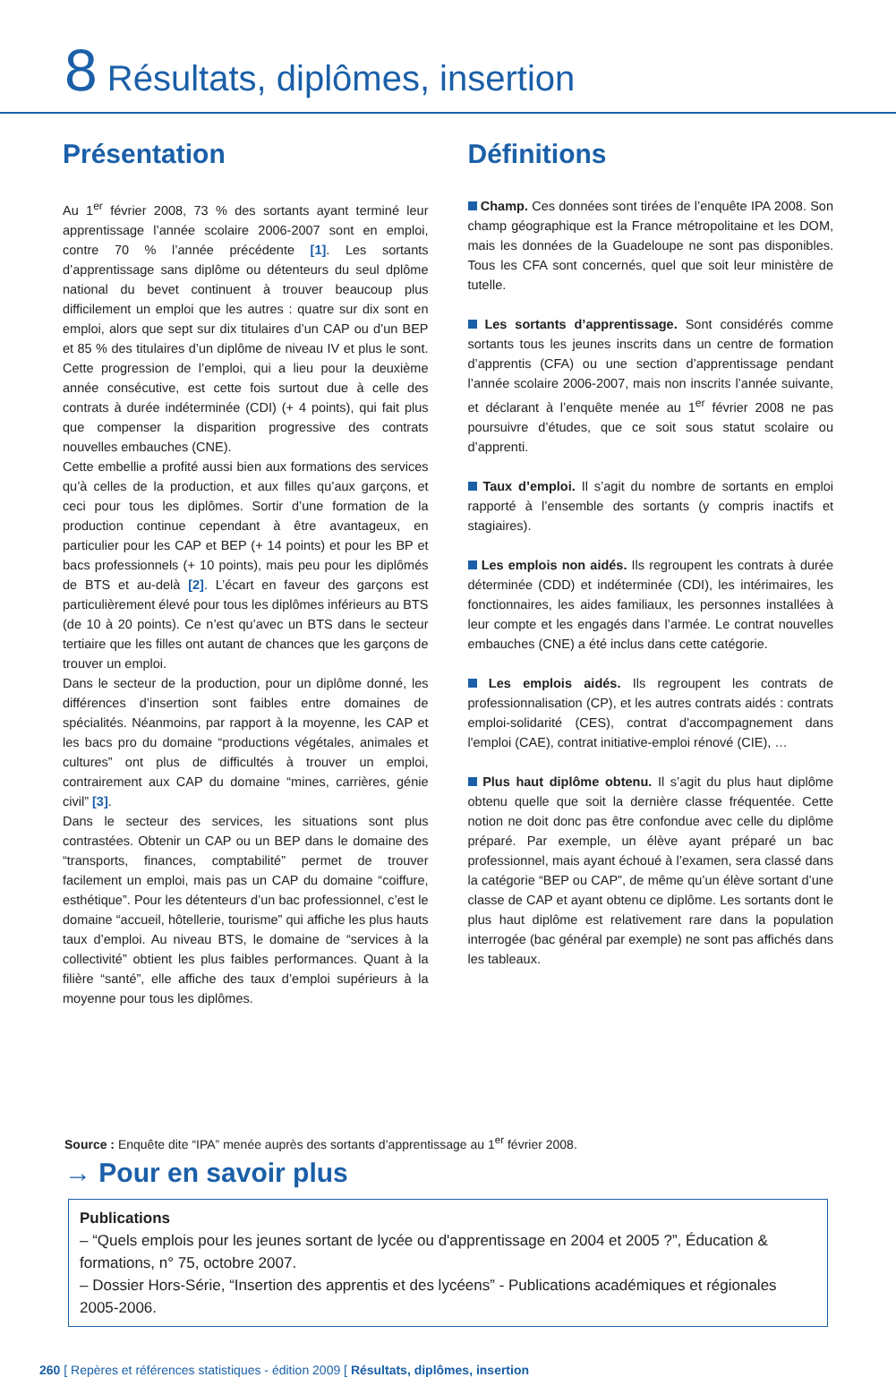8 Résultats, diplômes, insertion
Présentation
Au 1<sup>er</sup> février 2008, 73 % des sortants ayant terminé leur apprentissage l’année scolaire 2006-2007 sont en emploi, contre 70 % l’année précédente [1]. Les sortants d’apprentissage sans diplôme ou détenteurs du seul dplôme national du bevet continuent à trouver beaucoup plus difficilement un emploi que les autres : quatre sur dix sont en emploi, alors que sept sur dix titulaires d’un CAP ou d’un BEP et 85 % des titulaires d’un diplôme de niveau IV et plus le sont. Cette progression de l’emploi, qui a lieu pour la deuxième année consécutive, est cette fois surtout due à celle des contrats à durée indéterminée (CDI) (+ 4 points), qui fait plus que compenser la disparition progressive des contrats nouvelles embauches (CNE).
Cette embellie a profité aussi bien aux formations des services qu’à celles de la production, et aux filles qu’aux garçons, et ceci pour tous les diplômes. Sortir d’une formation de la production continue cependant à être avantageux, en particulier pour les CAP et BEP (+ 14 points) et pour les BP et bacs professionnels (+ 10 points), mais peu pour les diplômés de BTS et au-delà [2]. L’écart en faveur des garçons est particulièrement élevé pour tous les diplômes inférieurs au BTS (de 10 à 20 points). Ce n’est qu’avec un BTS dans le secteur tertiaire que les filles ont autant de chances que les garçons de trouver un emploi.
Dans le secteur de la production, pour un diplôme donné, les différences d’insertion sont faibles entre domaines de spécialités. Néanmoins, par rapport à la moyenne, les CAP et les bacs pro du domaine “productions végétales, animales et cultures” ont plus de difficultés à trouver un emploi, contrairement aux CAP du domaine “mines, carrières, génie civil” [3].
Dans le secteur des services, les situations sont plus contrastées. Obtenir un CAP ou un BEP dans le domaine des “transports, finances, comptabilité” permet de trouver facilement un emploi, mais pas un CAP du domaine “coiffure, esthétique”. Pour les détenteurs d’un bac professionnel, c’est le domaine “accueil, hôtellerie, tourisme” qui affiche les plus hauts taux d’emploi. Au niveau BTS, le domaine de “services à la collectivité” obtient les plus faibles performances. Quant à la filière “santé”, elle affiche des taux d’emploi supérieurs à la moyenne pour tous les diplômes.
Définitions
Champ. Ces données sont tirées de l’enquête IPA 2008. Son champ géographique est la France métropolitaine et les DOM, mais les données de la Guadeloupe ne sont pas disponibles. Tous les CFA sont concernés, quel que soit leur ministère de tutelle.
Les sortants d’apprentissage. Sont considérés comme sortants tous les jeunes inscrits dans un centre de formation d’apprentis (CFA) ou une section d’apprentissage pendant l’année scolaire 2006-2007, mais non inscrits l’année suivante, et déclarant à l’enquête menée au 1<sup>er</sup> février 2008 ne pas poursuivre d’études, que ce soit sous statut scolaire ou d’apprenti.
Taux d’emploi. Il s’agit du nombre de sortants en emploi rapporté à l’ensemble des sortants (y compris inactifs et stagiaires).
Les emplois non aidés. Ils regroupent les contrats à durée déterminée (CDD) et indéterminée (CDI), les intérimaires, les fonctionnaires, les aides familiaux, les personnes installées à leur compte et les engagés dans l’armée. Le contrat nouvelles embauches (CNE) a été inclus dans cette catégorie.
Les emplois aidés. Ils regroupent les contrats de professionnalisation (CP), et les autres contrats aidés : contrats emploi-solidarité (CES), contrat d'accompagnement dans l'emploi (CAE), contrat initiative-emploi rénové (CIE), …
Plus haut diplôme obtenu. Il s’agit du plus haut diplôme obtenu quelle que soit la dernière classe fréquentée. Cette notion ne doit donc pas être confondue avec celle du diplôme préparé. Par exemple, un élève ayant préparé un bac professionnel, mais ayant échoué à l’examen, sera classé dans la catégorie “BEP ou CAP”, de même qu’un élève sortant d’une classe de CAP et ayant obtenu ce diplôme. Les sortants dont le plus haut diplôme est relativement rare dans la population interrogée (bac général par exemple) ne sont pas affichés dans les tableaux.
Source : Enquête dite “IPA” menée auprès des sortants d’apprentissage au 1<sup>er</sup> février 2008.
→ Pour en savoir plus
Publications
– “Quels emplois pour les jeunes sortant de lycée ou d'apprentissage en 2004 et 2005 ?”, Éducation & formations, n° 75, octobre 2007.
– Dossier Hors-Série, “Insertion des apprentis et des lycéens” - Publications académiques et régionales 2005-2006.
260 [ Repères et références statistiques - édition 2009 [ Résultats, diplômes, insertion